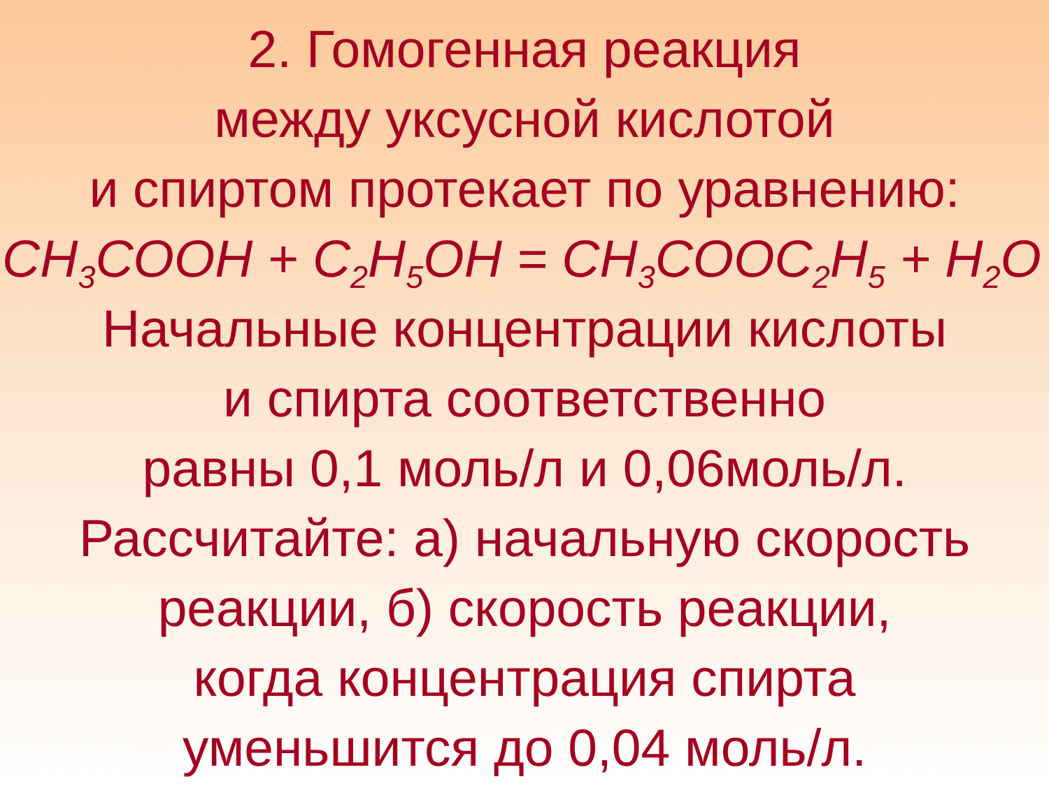2. Гомогенная реакция
между уксусной кислотой
и спиртом протекает по уравнению:
CH<sub>3</sub>COOH + C<sub>2</sub>H<sub>5</sub>OH = CH<sub>3</sub>COOC<sub>2</sub>H<sub>5</sub> + H<sub>2</sub>O
Начальные концентрации кислоты
и спирта соответственно
равны 0,1 моль/л и 0,06моль/л.
Рассчитайте: а) начальную скорость
реакции, б) скорость реакции,
когда концентрация спирта
уменьшится до 0,04 моль/л.